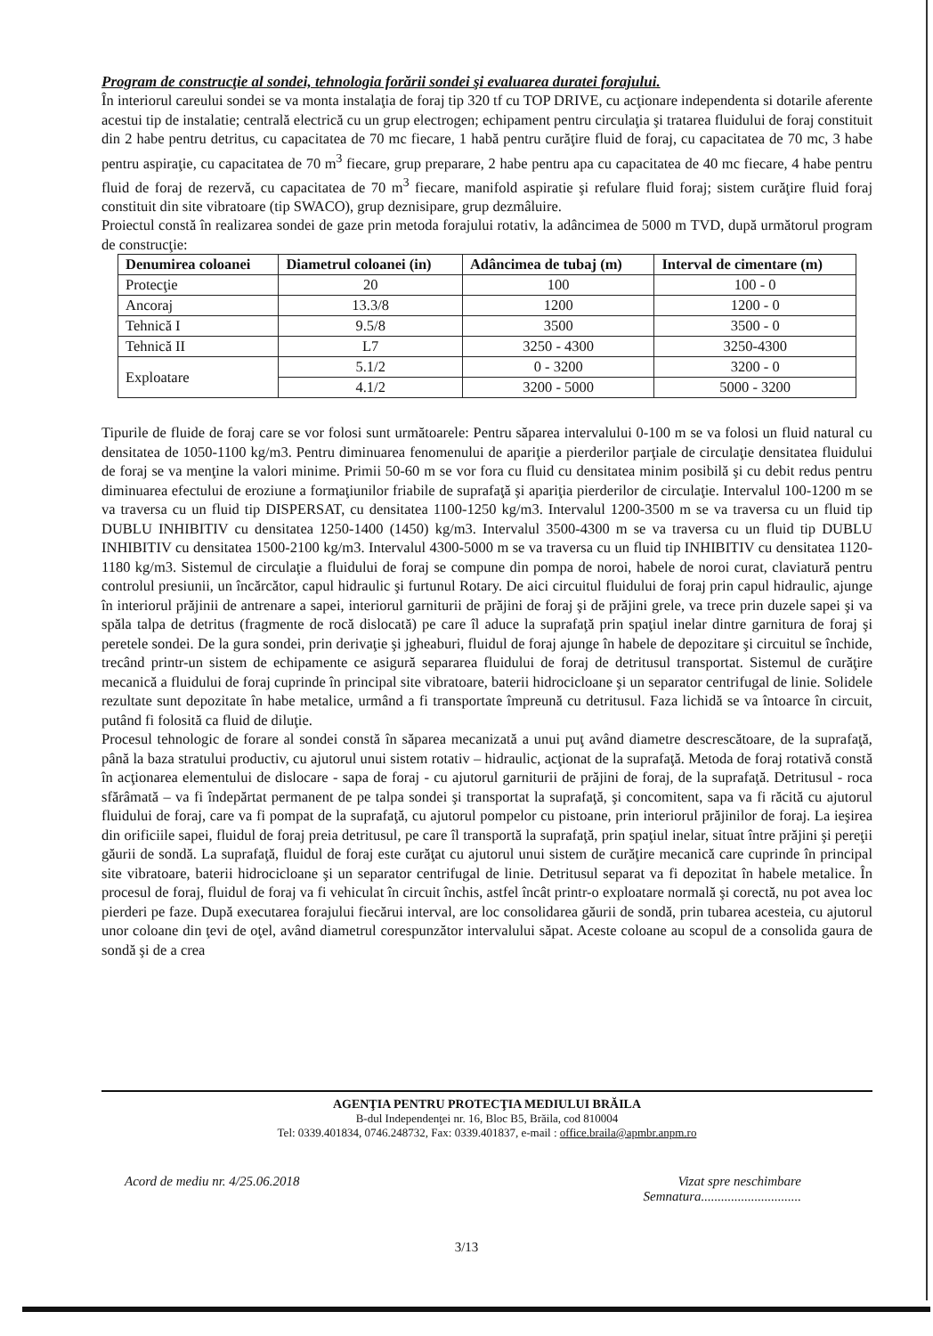Program de construcţie al sondei, tehnologia forării sondei şi evaluarea duratei forajului.
În interiorul careului sondei se va monta instalaţia de foraj tip 320 tf cu TOP DRIVE, cu acţionare independenta si dotarile aferente acestui tip de instalatie; centrală electrică cu un grup electrogen; echipament pentru circulaţia şi tratarea fluidului de foraj constituit din 2 habe pentru detritus, cu capacitatea de 70 mc fiecare, 1 habă pentru curăţire fluid de foraj, cu capacitatea de 70 mc, 3 habe pentru aspiraţie, cu capacitatea de 70 m<sup>3</sup> fiecare, grup preparare, 2 habe pentru apa cu capacitatea de 40 mc fiecare, 4 habe pentru fluid de foraj de rezervă, cu capacitatea de 70 m<sup>3</sup> fiecare, manifold aspiratie şi refulare fluid foraj; sistem curăţire fluid foraj constituit din site vibratoare (tip SWACO), grup deznisipare, grup dezmâluire.
Proiectul constă în realizarea sondei de gaze prin metoda forajului rotativ, la adâncimea de 5000 m TVD, după următorul program de construcţie:
| Denumirea coloanei | Diametrul coloanei (in) | Adâncimea de tubaj (m) | Interval de cimentare (m) |
| --- | --- | --- | --- |
| Protecţie | 20 | 100 | 100 - 0 |
| Ancoraj | 13.3/8 | 1200 | 1200 - 0 |
| Tehnică I | 9.5/8 | 3500 | 3500 - 0 |
| Tehnică II | L7 | 3250 - 4300 | 3250-4300 |
| Exploatare | 5.1/2 | 0 - 3200 | 3200 - 0 |
| | 4.1/2 | 3200 - 5000 | 5000 - 3200 |
Tipurile de fluide de foraj care se vor folosi sunt următoarele: Pentru săparea intervalului 0-100 m se va folosi un fluid natural cu densitatea de 1050-1100 kg/m3. Pentru diminuarea fenomenului de apariţie a pierderilor parţiale de circulaţie densitatea fluidului de foraj se va menţine la valori minime. Primii 50-60 m se vor fora cu fluid cu densitatea minim posibilă şi cu debit redus pentru diminuarea efectului de eroziune a formaţiunilor friabile de suprafaţă şi apariţia pierderilor de circulaţie. Intervalul 100-1200 m se va traversa cu un fluid tip DISPERSAT, cu densitatea 1100-1250 kg/m3. Intervalul 1200-3500 m se va traversa cu un fluid tip DUBLU INHIBITIV cu densitatea 1250-1400 (1450) kg/m3. Intervalul 3500-4300 m se va traversa cu un fluid tip DUBLU INHIBITIV cu densitatea 1500-2100 kg/m3. Intervalul 4300-5000 m se va traversa cu un fluid tip INHIBITIV cu densitatea 1120-1180 kg/m3. Sistemul de circulaţie a fluidului de foraj se compune din pompa de noroi, habele de noroi curat, claviatură pentru controlul presiunii, un încărcător, capul hidraulic şi furtunul Rotary. De aici circuitul fluidului de foraj prin capul hidraulic, ajunge în interiorul prăjinii de antrenare a sapei, interiorul garniturii de prăjini de foraj şi de prăjini grele, va trece prin duzele sapei şi va spăla talpa de detritus (fragmente de rocă dislocată) pe care îl aduce la suprafaţă prin spaţiul inelar dintre garnitura de foraj şi peretele sondei. De la gura sondei, prin derivaţie şi jgheaburi, fluidul de foraj ajunge în habele de depozitare şi circuitul se închide, trecând printr-un sistem de echipamente ce asigură separarea fluidului de foraj de detritusul transportat. Sistemul de curăţire mecanică a fluidului de foraj cuprinde în principal site vibratoare, baterii hidrocicloane şi un separator centrifugal de linie. Solidele rezultate sunt depozitate în habe metalice, urmând a fi transportate împreună cu detritusul. Faza lichidă se va întoarce în circuit, putând fi folosită ca fluid de diluţie.
Procesul tehnologic de forare al sondei constă în săparea mecanizată a unui puţ având diametre descrescătoare, de la suprafaţă, până la baza stratului productiv, cu ajutorul unui sistem rotativ – hidraulic, acţionat de la suprafaţă. Metoda de foraj rotativă constă în acţionarea elementului de dislocare - sapa de foraj - cu ajutorul garniturii de prăjini de foraj, de la suprafaţă. Detritusul - roca sfărâmată – va fi îndepărtat permanent de pe talpa sondei şi transportat la suprafaţă, şi concomitent, sapa va fi răcită cu ajutorul fluidului de foraj, care va fi pompat de la suprafaţă, cu ajutorul pompelor cu pistoane, prin interiorul prăjinilor de foraj. La ieşirea din orificiile sapei, fluidul de foraj preia detritusul, pe care îl transportă la suprafaţă, prin spaţiul inelar, situat între prăjini şi pereţii găurii de sondă. La suprafaţă, fluidul de foraj este curăţat cu ajutorul unui sistem de curăţire mecanică care cuprinde în principal site vibratoare, baterii hidrocicloane şi un separator centrifugal de linie. Detritusul separat va fi depozitat în habele metalice. În procesul de foraj, fluidul de foraj va fi vehiculat în circuit închis, astfel încât printr-o exploatare normală şi corectă, nu pot avea loc pierderi pe faze. După executarea forajului fiecărui interval, are loc consolidarea găurii de sondă, prin tubarea acesteia, cu ajutorul unor coloane din ţevi de oţel, având diametrul corespunzător intervalului săpat. Aceste coloane au scopul de a consolida gaura de sondă şi de a crea
AGENŢIA PENTRU PROTECŢIA MEDIULUI BRĂILA
B-dul Independenţei nr. 16, Bloc B5, Brăila, cod 810004
Tel: 0339.401834, 0746.248732, Fax: 0339.401837, e-mail : office.braila@apmbr.anpm.ro
Acord de mediu nr. 4/25.06.2018 Vizat spre neschimbare
Semnatura..............................
3/13